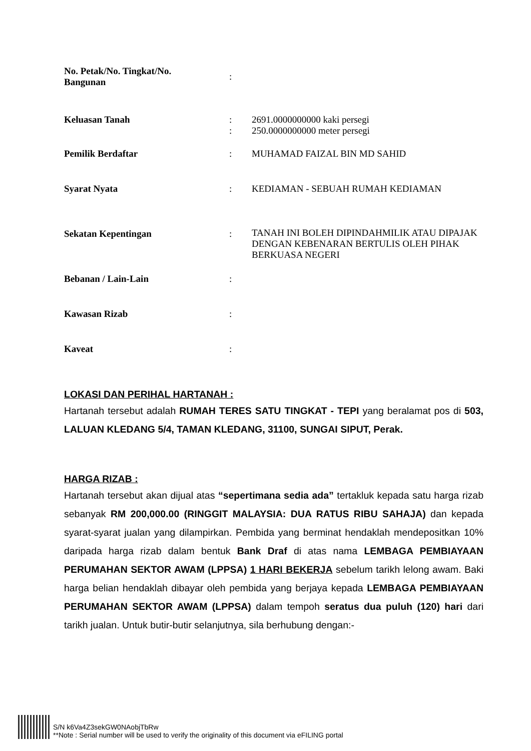| No. Petak/No. Tingkat/No. Bangunan | : | |
| Keluasan Tanah | : | 2691.0000000000 kaki persegi |
| | : | 250.0000000000 meter persegi |
| Pemilik Berdaftar | : | MUHAMAD FAIZAL BIN MD SAHID |
| Syarat Nyata | : | KEDIAMAN - SEBUAH RUMAH KEDIAMAN |
| Sekatan Kepentingan | : | TANAH INI BOLEH DIPINDAHMILIK ATAU DIPAJAK DENGAN KEBENARAN BERTULIS OLEH PIHAK BERKUASA NEGERI |
| Bebanan / Lain-Lain | : | |
| Kawasan Rizab | : | |
| Kaveat | : | |
LOKASI DAN PERIHAL HARTANAH :
Hartanah tersebut adalah RUMAH TERES SATU TINGKAT - TEPI yang beralamat pos di 503, LALUAN KLEDANG 5/4, TAMAN KLEDANG, 31100, SUNGAI SIPUT, Perak.
HARGA RIZAB :
Hartanah tersebut akan dijual atas “sepertimana sedia ada” tertakluk kepada satu harga rizab sebanyak RM 200,000.00 (RINGGIT MALAYSIA: DUA RATUS RIBU SAHAJA) dan kepada syarat-syarat jualan yang dilampirkan. Pembida yang berminat hendaklah mendepositkan 10% daripada harga rizab dalam bentuk Bank Draf di atas nama LEMBAGA PEMBIAYAAN PERUMAHAN SEKTOR AWAM (LPPSA) 1 HARI BEKERJA sebelum tarikh lelong awam. Baki harga belian hendaklah dibayar oleh pembida yang berjaya kepada LEMBAGA PEMBIAYAAN PERUMAHAN SEKTOR AWAM (LPPSA) dalam tempoh seratus dua puluh (120) hari dari tarikh jualan. Untuk butir-butir selanjutnya, sila berhubung dengan:-
S/N k6Va4Z3sekGW0NAobjTbRw
**Note : Serial number will be used to verify the originality of this document via eFILING portal